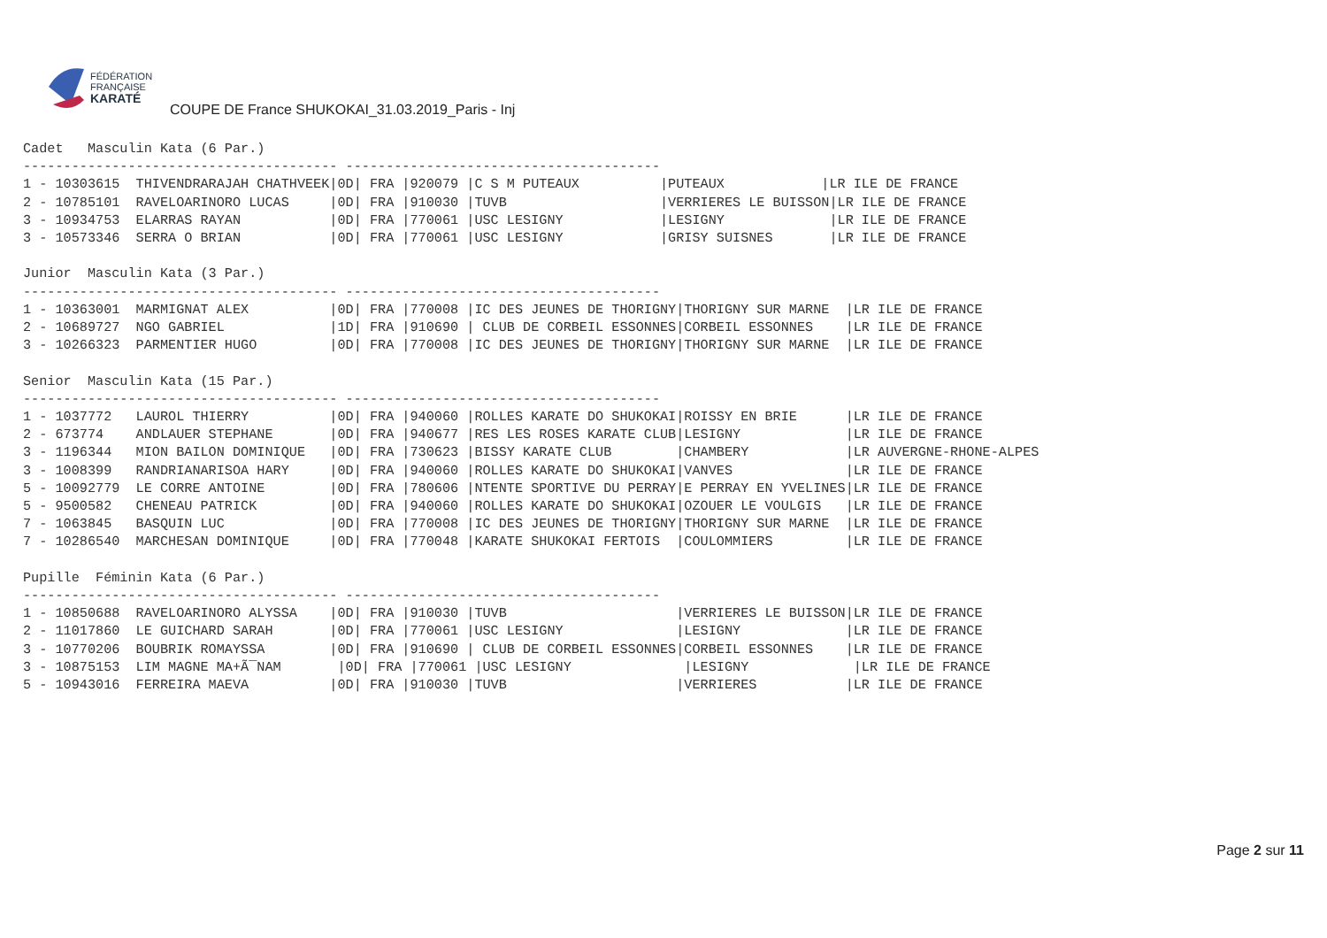FÉDÉRATION
FRANÇAISE
KARATÉ
COUPE DE France SHUKOKAI_31.03.2019_Paris - Inj
Cadet   Masculin Kata (6 Par.)
--------------------------------------- ---------------------------------------
1 - 10303615  THIVENDRARAJAH CHATHVEEK|0D| FRA |920079 |C S M PUTEAUX          |PUTEAUX            |LR ILE DE FRANCE
2 - 10785101  RAVELOARINORO LUCAS     |0D| FRA |910030 |TUVB                   |VERRIERES LE BUISSON|LR ILE DE FRANCE
3 - 10934753  ELARRAS RAYAN           |0D| FRA |770061 |USC LESIGNY            |LESIGNY             |LR ILE DE FRANCE
3 - 10573346  SERRA O BRIAN           |0D| FRA |770061 |USC LESIGNY            |GRISY SUISNES       |LR ILE DE FRANCE

Junior  Masculin Kata (3 Par.)
--------------------------------------- ---------------------------------------
1 - 10363001  MARMIGNAT ALEX          |0D| FRA |770008 |IC DES JEUNES DE THORIGNY|THORIGNY SUR MARNE  |LR ILE DE FRANCE
2 - 10689727  NGO GABRIEL             |1D| FRA |910690 | CLUB DE CORBEIL ESSONNES|CORBEIL ESSONNES    |LR ILE DE FRANCE
3 - 10266323  PARMENTIER HUGO         |0D| FRA |770008 |IC DES JEUNES DE THORIGNY|THORIGNY SUR MARNE  |LR ILE DE FRANCE

Senior  Masculin Kata (15 Par.)
--------------------------------------- ---------------------------------------
1 - 1037772   LAUROL THIERRY          |0D| FRA |940060 |ROLLES KARATE DO SHUKOKAI|ROISSY EN BRIE      |LR ILE DE FRANCE
2 - 673774    ANDLAUER STEPHANE       |0D| FRA |940677 |RES LES ROSES KARATE CLUB|LESIGNY             |LR ILE DE FRANCE
3 - 1196344   MION BAILON DOMINIQUE   |0D| FRA |730623 |BISSY KARATE CLUB        |CHAMBERY            |LR AUVERGNE-RHONE-ALPES
3 - 1008399   RANDRIANARISOA HARY     |0D| FRA |940060 |ROLLES KARATE DO SHUKOKAI|VANVES              |LR ILE DE FRANCE
5 - 10092779  LE CORRE ANTOINE        |0D| FRA |780606 |NTENTE SPORTIVE DU PERRAY|E PERRAY EN YVELINES|LR ILE DE FRANCE
5 - 9500582   CHENEAU PATRICK         |0D| FRA |940060 |ROLLES KARATE DO SHUKOKAI|OZOUER LE VOULGIS   |LR ILE DE FRANCE
7 - 1063845   BASQUIN LUC             |0D| FRA |770008 |IC DES JEUNES DE THORIGNY|THORIGNY SUR MARNE  |LR ILE DE FRANCE
7 - 10286540  MARCHESAN DOMINIQUE     |0D| FRA |770048 |KARATE SHUKOKAI FERTOIS  |COULOMMIERS         |LR ILE DE FRANCE

Pupille  Féminin Kata (6 Par.)
--------------------------------------- ---------------------------------------
1 - 10850688  RAVELOARINORO ALYSSA    |0D| FRA |910030 |TUVB                     |VERRIERES LE BUISSON|LR ILE DE FRANCE
2 - 11017860  LE GUICHARD SARAH       |0D| FRA |770061 |USC LESIGNY              |LESIGNY             |LR ILE DE FRANCE
3 - 10770206  BOUBRIK ROMAYSSA        |0D| FRA |910690 | CLUB DE CORBEIL ESSONNES|CORBEIL ESSONNES    |LR ILE DE FRANCE
3 - 10875153  LIM MAGNE MA+Ã¯NAM       |0D| FRA |770061 |USC LESIGNY              |LESIGNY             |LR ILE DE FRANCE
5 - 10943016  FERREIRA MAEVA          |0D| FRA |910030 |TUVB                     |VERRIERES           |LR ILE DE FRANCE
Page 2 sur 11